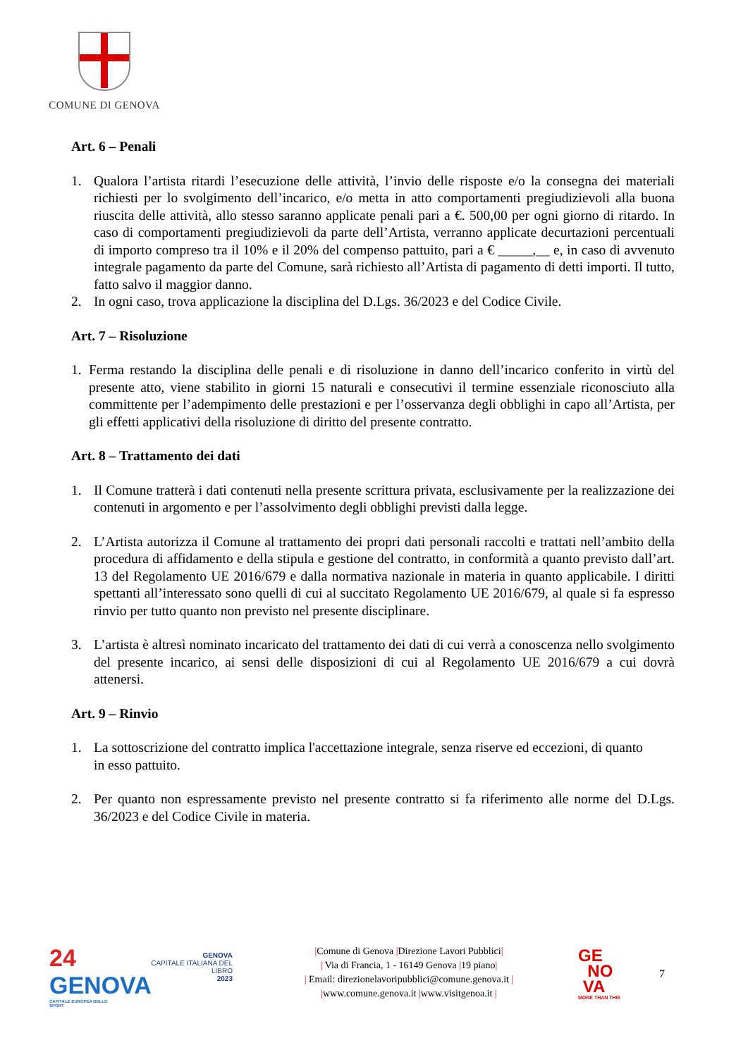COMUNE DI GENOVA
Art. 6 – Penali
1. Qualora l’artista ritardi l’esecuzione delle attività, l’invio delle risposte e/o la consegna dei materiali richiesti per lo svolgimento dell’incarico, e/o metta in atto comportamenti pregiudizievoli alla buona riuscita delle attività, allo stesso saranno applicate penali pari a €. 500,00 per ogni giorno di ritardo. In caso di comportamenti pregiudizievoli da parte dell’Artista, verranno applicate decurtazioni percentuali di importo compreso tra il 10% e il 20% del compenso pattuito, pari a € _____,__ e, in caso di avvenuto integrale pagamento da parte del Comune, sarà richiesto all’Artista di pagamento di detti importi. Il tutto, fatto salvo il maggior danno.
2. In ogni caso, trova applicazione la disciplina del D.Lgs. 36/2023 e del Codice Civile.
Art. 7 – Risoluzione
1. Ferma restando la disciplina delle penali e di risoluzione in danno dell’incarico conferito in virtù del presente atto, viene stabilito in giorni 15 naturali e consecutivi il termine essenziale riconosciuto alla committente per l’adempimento delle prestazioni e per l’osservanza degli obblighi in capo all’Artista, per gli effetti applicativi della risoluzione di diritto del presente contratto.
Art. 8 – Trattamento dei dati
1. Il Comune tratterà i dati contenuti nella presente scrittura privata, esclusivamente per la realizzazione dei contenuti in argomento e per l’assolvimento degli obblighi previsti dalla legge.
2. L’Artista autorizza il Comune al trattamento dei propri dati personali raccolti e trattati nell’ambito della procedura di affidamento e della stipula e gestione del contratto, in conformità a quanto previsto dall’art. 13 del Regolamento UE 2016/679 e dalla normativa nazionale in materia in quanto applicabile. I diritti spettanti all’interessato sono quelli di cui al succitato Regolamento UE 2016/679, al quale si fa espresso rinvio per tutto quanto non previsto nel presente disciplinare.
3. L’artista è altresì nominato incaricato del trattamento dei dati di cui verrà a conoscenza nello svolgimento del presente incarico, ai sensi delle disposizioni di cui al Regolamento UE 2016/679 a cui dovrà attenersi.
Art. 9 – Rinvio
1. La sottoscrizione del contratto implica l'accettazione integrale, senza riserve ed eccezioni, di quanto
in esso pattuito.
2. Per quanto non espressamente previsto nel presente contratto si fa riferimento alle norme del D.Lgs. 36/2023 e del Codice Civile in materia.
24
GENOVA
CAPITALE EUROPEA DELLO SPORT
GENOVA
CAPITALE ITALIANA DEL LIBRO
2023
|Comune di Genova |Direzione Lavori Pubblici|
| Via di Francia, 1 - 16149 Genova |19 piano|
| Email: direzionelavoripubblici@comune.genova.it |
|www.comune.genova.it |www.visitgenoa.it |
GE
NO
VA
MORE THAN THIS
7